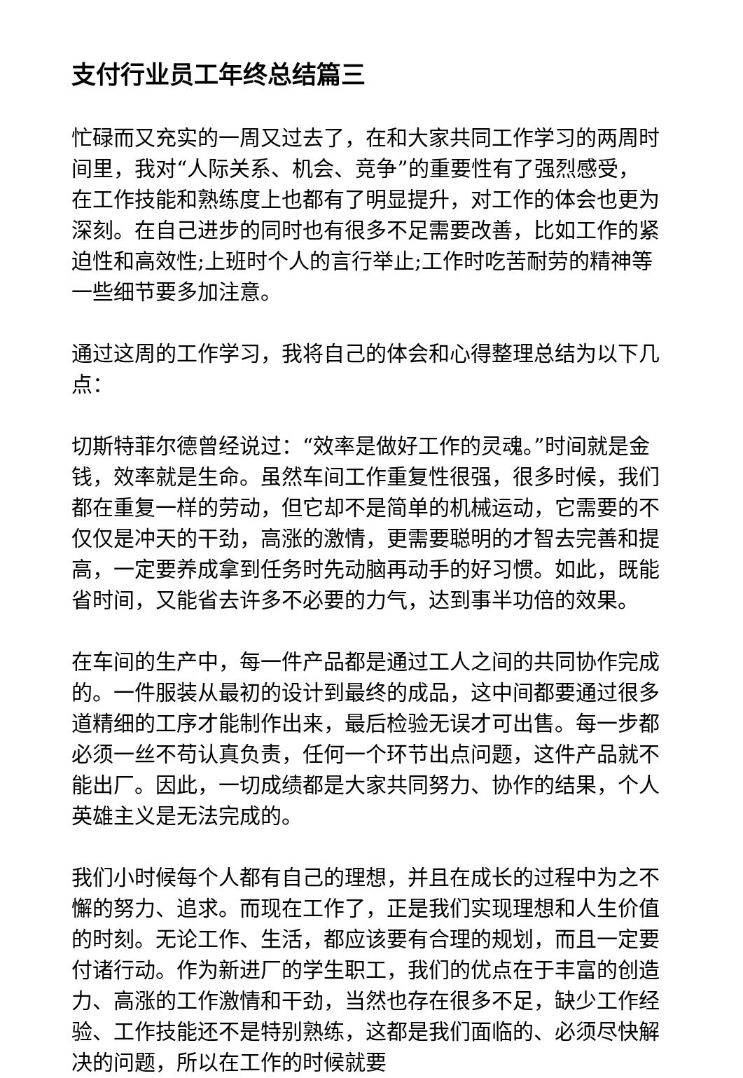支付行业员工年终总结篇三
忙碌而又充实的一周又过去了，在和大家共同工作学习的两周时间里，我对“人际关系、机会、竞争”的重要性有了强烈感受，在工作技能和熟练度上也都有了明显提升，对工作的体会也更为深刻。在自己进步的同时也有很多不足需要改善，比如工作的紧迫性和高效性;上班时个人的言行举止;工作时吃苦耐劳的精神等一些细节要多加注意。
通过这周的工作学习，我将自己的体会和心得整理总结为以下几点：
切斯特菲尔德曾经说过：“效率是做好工作的灵魂。”时间就是金钱，效率就是生命。虽然车间工作重复性很强，很多时候，我们都在重复一样的劳动，但它却不是简单的机械运动，它需要的不仅仅是冲天的干劲，高涨的激情，更需要聪明的才智去完善和提高，一定要养成拿到任务时先动脑再动手的好习惯。如此，既能省时间，又能省去许多不必要的力气，达到事半功倍的效果。
在车间的生产中，每一件产品都是通过工人之间的共同协作完成的。一件服装从最初的设计到最终的成品，这中间都要通过很多道精细的工序才能制作出来，最后检验无误才可出售。每一步都必须一丝不苟认真负责，任何一个环节出点问题，这件产品就不能出厂。因此，一切成绩都是大家共同努力、协作的结果，个人英雄主义是无法完成的。
我们小时候每个人都有自己的理想，并且在成长的过程中为之不懈的努力、追求。而现在工作了，正是我们实现理想和人生价值的时刻。无论工作、生活，都应该要有合理的规划，而且一定要付诸行动。作为新进厂的学生职工，我们的优点在于丰富的创造力、高涨的工作激情和干劲，当然也存在很多不足，缺少工作经验、工作技能还不是特别熟练，这都是我们面临的、必须尽快解决的问题，所以在工作的时候就要